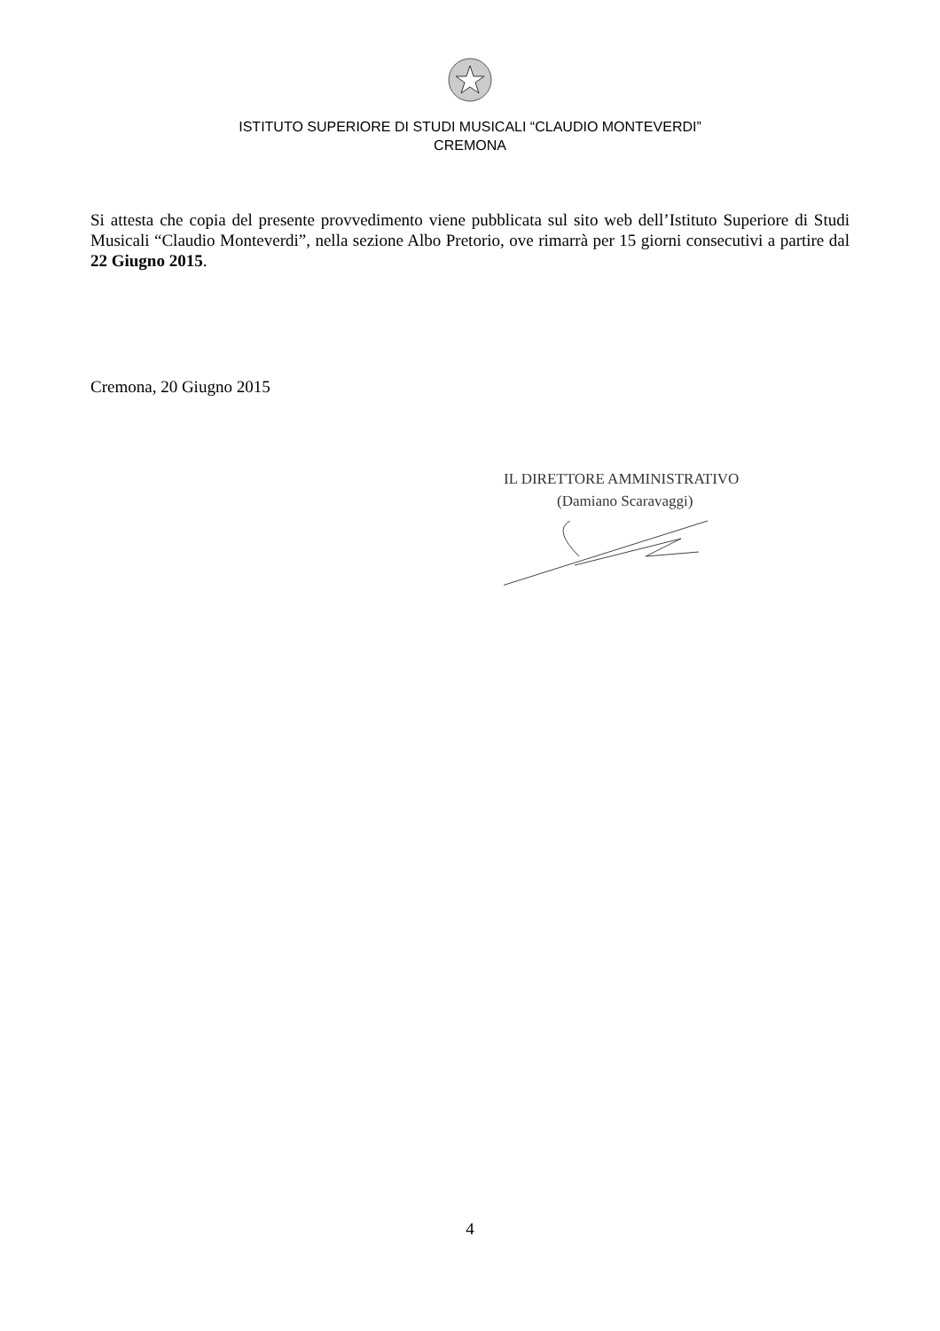ISTITUTO SUPERIORE DI STUDI MUSICALI “CLAUDIO MONTEVERDI”
CREMONA
Si attesta che copia del presente provvedimento viene pubblicata sul sito web dell’Istituto Superiore di Studi Musicali “Claudio Monteverdi”, nella sezione Albo Pretorio, ove rimarrà per 15 giorni consecutivi a partire dal 22 Giugno 2015.
Cremona, 20 Giugno 2015
IL DIRETTORE AMMINISTRATIVO
(Damiano Scaravaggi)
4